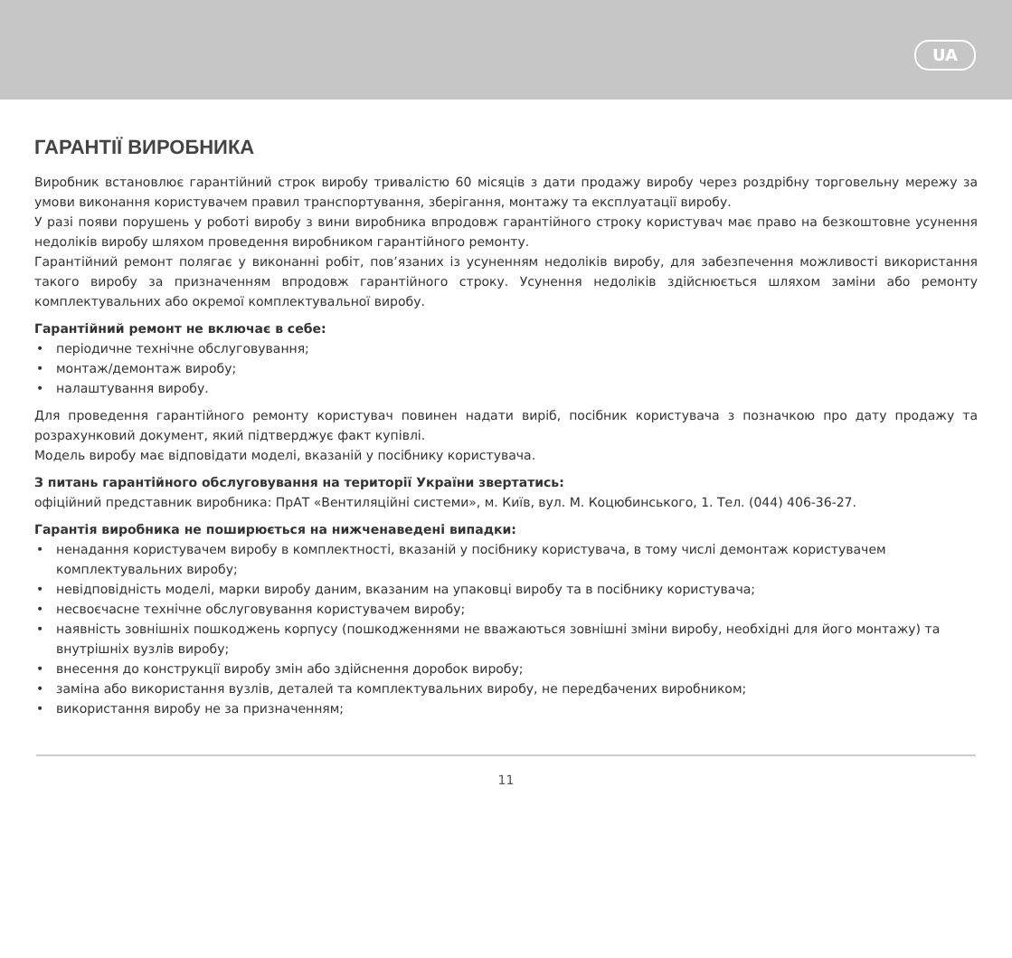UA
ГАРАНТІЇ ВИРОБНИКА
Виробник встановлює гарантійний строк виробу тривалістю 60 місяців з дати продажу виробу через роздрібну торговельну мережу за умови виконання користувачем правил транспортування, зберігання, монтажу та експлуатації виробу.
У разі появи порушень у роботі виробу з вини виробника впродовж гарантійного строку користувач має право на безкоштовне усунення недоліків виробу шляхом проведення виробником гарантійного ремонту.
Гарантійний ремонт полягає у виконанні робіт, пов’язаних із усуненням недоліків виробу, для забезпечення можливості використання такого виробу за призначенням впродовж гарантійного строку. Усунення недоліків здійснюється шляхом заміни або ремонту комплектувальних або окремої комплектувальної виробу.
Гарантійний ремонт не включає в себе:
• періодичне технічне обслуговування;
• монтаж/демонтаж виробу;
• налаштування виробу.
Для проведення гарантійного ремонту користувач повинен надати виріб, посібник користувача з позначкою про дату продажу та розрахунковий документ, який підтверджує факт купівлі.
Модель виробу має відповідати моделі, вказаній у посібнику користувача.
З питань гарантійного обслуговування на території України звертатись:
офіційний представник виробника: ПрАТ «Вентиляційні системи», м. Київ, вул. М. Коцюбинського, 1. Тел. (044) 406-36-27.
Гарантія виробника не поширюється на нижченаведені випадки:
• ненадання користувачем виробу в комплектності, вказаній у посібнику користувача, в тому числі демонтаж користувачем комплектувальних виробу;
• невідповідність моделі, марки виробу даним, вказаним на упаковці виробу та в посібнику користувача;
• несвоєчасне технічне обслуговування користувачем виробу;
• наявність зовнішніх пошкоджень корпусу (пошкодженнями не вважаються зовнішні зміни виробу, необхідні для його монтажу) та внутрішніх вузлів виробу;
• внесення до конструкції виробу змін або здійснення доробок виробу;
• заміна або використання вузлів, деталей та комплектувальних виробу, не передбачених виробником;
• використання виробу не за призначенням;
11